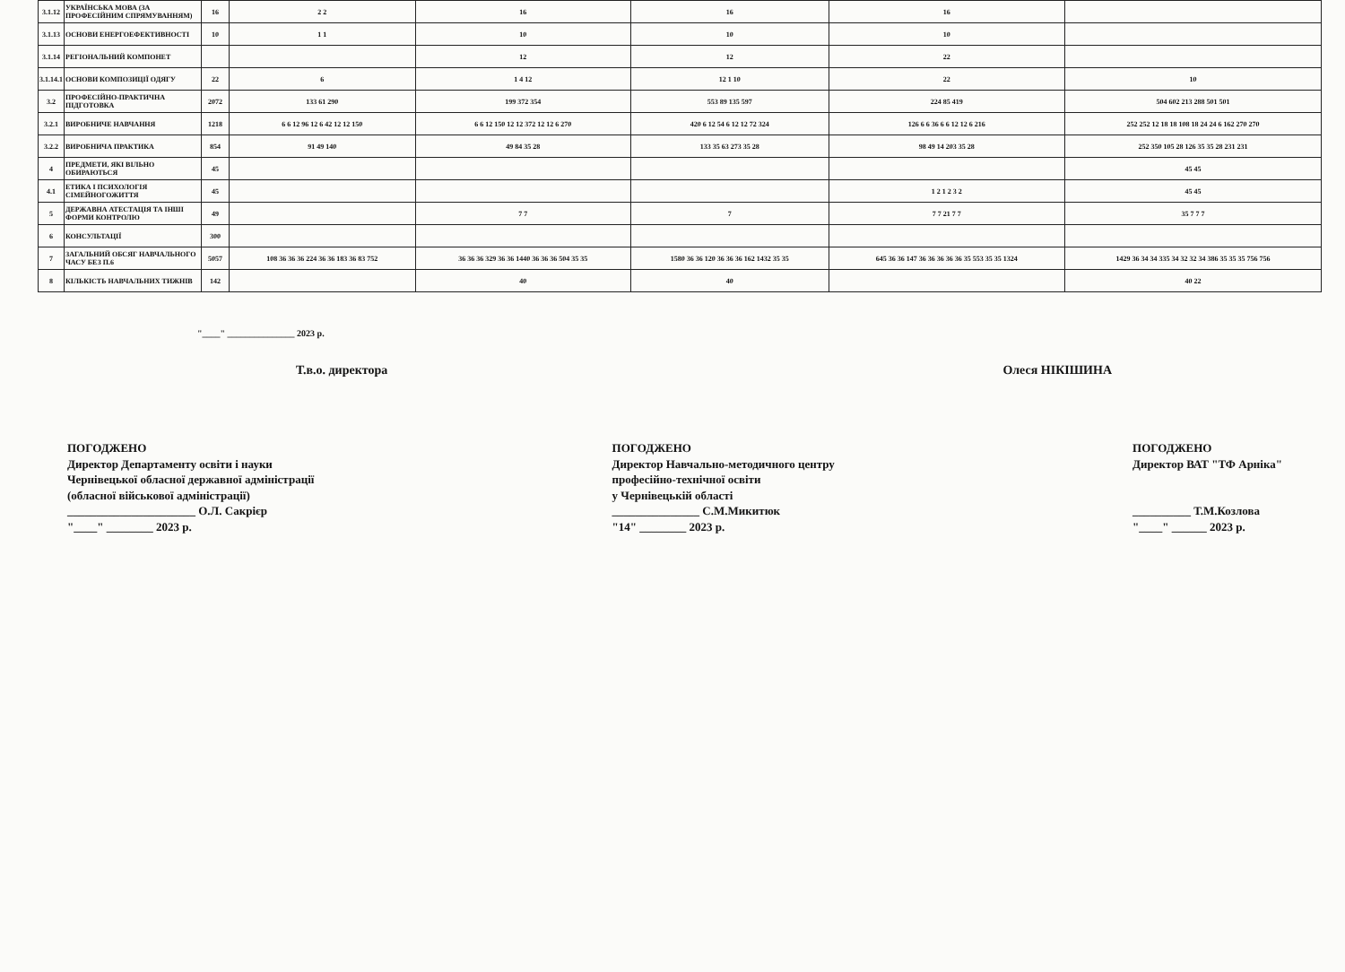| 3.1.12 | УКРАЇНСЬКА МОВА (ЗА ПРОФЕСІЙНИМ СПРЯМУВАННЯМ) | 16 | 2 2 | 16 | 16 | 16 | |
| 3.1.13 | ОСНОВИ ЕНЕРГОЕФЕКТИВНОСТІ | 10 | 1 1 | 10 | 10 | 10 | |
| 3.1.14 | РЕГІОНАЛЬНИЙ КОМПОНЕТ | | | 12 | 12 | 22 | |
| 3.1.14.1 | ОСНОВИ КОМПОЗИЦІЇ ОДЯГУ | 22 | 6 | 1 4 12 | 12 1 10 | 22 | 10 |
| 3.2 | ПРОФЕСІЙНО-ПРАКТИЧНА ПІДГОТОВКА | 2072 | 133 61 290 | 199 372 354 | 553 89 135 597 | 224 85 419 | 504 602 213 288 501 501 |
| 3.2.1 | ВИРОБНИЧЕ НАВЧАННЯ | 1218 | 6 6 12 96 12 6 42 12 12 150 | 6 6 12 150 12 12 372 12 12 6 270 | 420 6 12 54 6 12 12 72 324 | 126 6 6 36 6 6 12 12 6 216 | 252 252 12 18 18 108 18 24 24 6 162 270 270 |
| 3.2.2 | ВИРОБНИЧА ПРАКТИКА | 854 | 91 49 140 | 49 84 35 28 | 133 35 63 273 35 28 | 98 49 14 203 35 28 | 252 350 105 28 126 35 35 28 231 231 |
| 4 | ПРЕДМЕТИ, ЯКІ ВІЛЬНО ОБИРАЮТЬСЯ | 45 | | | | | 45 45 |
| 4.1 | ЕТИКА І ПСИХОЛОГІЯ СІМЕЙНОГОЖИТТЯ | 45 | | | | 1 2 1 2 3 2 | 45 45 |
| 5 | ДЕРЖАВНА АТЕСТАЦІЯ ТА ІНШІ ФОРМИ КОНТРОЛЮ | 49 | | 7 7 | 7 | 7 7 21 7 7 | 35 7 7 7 |
| 6 | КОНСУЛЬТАЦІЇ | 300 | | | | | |
| 7 | ЗАГАЛЬНИЙ ОБСЯГ НАВЧАЛЬНОГО ЧАСУ БЕЗ П.6 | 5057 | 108 36 36 36 224 36 36 183 36 83 752 | 36 36 36 329 36 36 1440 36 36 36 504 35 35 | 1580 36 36 120 36 36 36 162 1432 35 35 | 645 36 36 147 36 36 36 36 36 35 553 35 35 1324 | 1429 36 34 34 335 34 32 32 34 386 35 35 35 756 756 |
| 8 | КІЛЬКІСТЬ НАВЧАЛЬНИХ ТИЖНІВ | 142 | | 40 | 40 | | 40 22 |
"____" _______________ 2023 р.
Т.в.о. директора Олеся НІКІШИНА
ПОГОДЖЕНО
Директор Департаменту освіти і науки
Чернівецької обласної державної адміністрації
(обласної військової адміністрації)
______________________ О.Л. Сакрієр
"____" ________ 2023 р.
ПОГОДЖЕНО
Директор Навчально-методичного центру
професійно-технічної освіти
у Чернівецькій області
_______________ С.М.Микитюк
"14" ________ 2023 р.
ПОГОДЖЕНО
Директор ВАТ "ТФ Арніка"
__________ Т.М.Козлова
"____" ______ 2023 р.